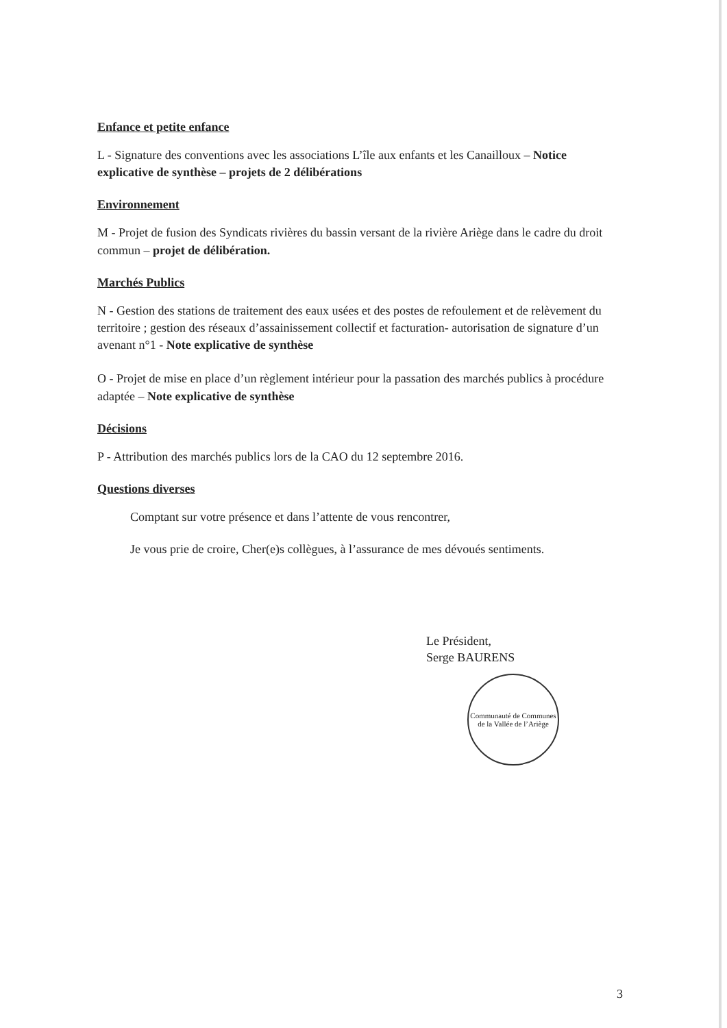Enfance et petite enfance
L - Signature des conventions avec les associations L’île aux enfants et les Canailloux – Notice explicative de synthèse – projets de 2 délibérations
Environnement
M - Projet de fusion des Syndicats rivières du bassin versant de la rivière Ariège dans le cadre du droit commun – projet de délibération.
Marchés Publics
N - Gestion des stations de traitement des eaux usées et des postes de refoulement et de relèvement du territoire ; gestion des réseaux d’assainissement collectif et facturation- autorisation de signature d’un avenant n°1 - Note explicative de synthèse
O - Projet de mise en place d’un règlement intérieur pour la passation des marchés publics à procédure adaptée – Note explicative de synthèse
Décisions
P - Attribution des marchés publics lors de la CAO du 12 septembre 2016.
Questions diverses
Comptant sur votre présence et dans l’attente de vous rencontrer,
Je vous prie de croire, Cher(e)s collègues, à l’assurance de mes dévoués sentiments.
Le Président,
Serge BAURENS
Communauté de Communes de la Vallée de l’Ariège
3